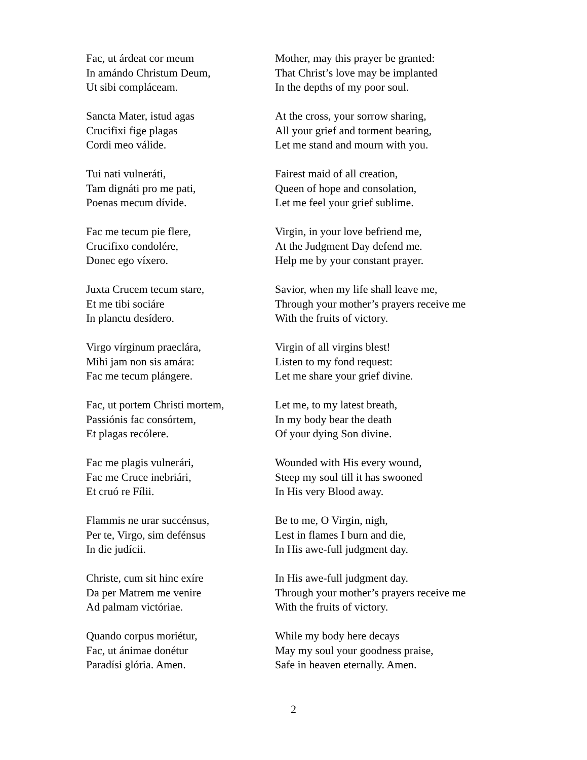Fac, ut árdeat cor meum
In amándo Christum Deum,
Ut sibi compláceam.
Mother, may this prayer be granted:
That Christ’s love may be implanted
In the depths of my poor soul.
Sancta Mater, istud agas
Crucifixi fige plagas
Cordi meo válide.
At the cross, your sorrow sharing,
All your grief and torment bearing,
Let me stand and mourn with you.
Tui nati vulneráti,
Tam dignáti pro me pati,
Poenas mecum dívide.
Fairest maid of all creation,
Queen of hope and consolation,
Let me feel your grief sublime.
Fac me tecum pie flere,
Crucifixo condolére,
Donec ego víxero.
Virgin, in your love befriend me,
At the Judgment Day defend me.
Help me by your constant prayer.
Juxta Crucem tecum stare,
Et me tibi sociáre
In planctu desídero.
Savior, when my life shall leave me,
Through your mother’s prayers receive me
With the fruits of victory.
Virgo vírginum praeclára,
Mihi jam non sis amára:
Fac me tecum plángere.
Virgin of all virgins blest!
Listen to my fond request:
Let me share your grief divine.
Fac, ut portem Christi mortem,
Passiónis fac consórtem,
Et plagas recólere.
Let me, to my latest breath,
In my body bear the death
Of your dying Son divine.
Fac me plagis vulnerári,
Fac me Cruce inebriári,
Et cruó re Fílii.
Wounded with His every wound,
Steep my soul till it has swooned
In His very Blood away.
Flammis ne urar succénsus,
Per te, Virgo, sim defénsus
In die judícii.
Be to me, O Virgin, nigh,
Lest in flames I burn and die,
In His awe-full judgment day.
Christe, cum sit hinc exíre
Da per Matrem me venire
Ad palmam victóriae.
In His awe-full judgment day.
Through your mother’s prayers receive me
With the fruits of victory.
Quando corpus moriétur,
Fac, ut ánimae donétur
Paradísi glória. Amen.
While my body here decays
May my soul your goodness praise,
Safe in heaven eternally. Amen.
2